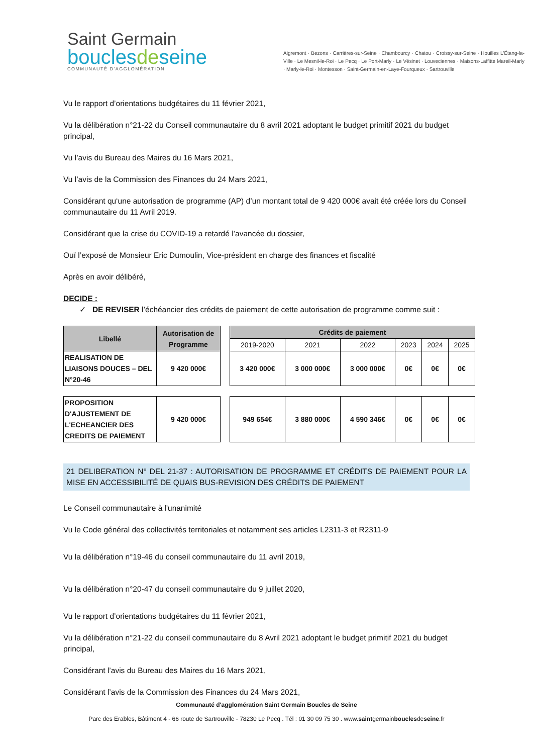Saint Germain
bouclesdeseine
COMMUNAUTÉ D'AGGLOMÉRATION
Aigremont · Bezons · Carrières-sur-Seine · Chambourcy · Chatou · Croissy-sur-Seine · Houilles L'Étang-la-Ville · Le Mesnil-le-Roi · Le Pecq · Le Port-Marly · Le Vésinet · Louveciennes · Maisons-Laffitte Mareil-Marly · Marly-le-Roi · Montesson · Saint-Germain-en-Laye-Fourqueux · Sartrouville
Vu le rapport d’orientations budgétaires du 11 février 2021,
Vu la délibération n°21-22 du Conseil communautaire du 8 avril 2021 adoptant le budget primitif 2021 du budget principal,
Vu l’avis du Bureau des Maires du 16 Mars 2021,
Vu l’avis de la Commission des Finances du 24 Mars 2021,
Considérant qu‘une autorisation de programme (AP) d’un montant total de 9 420 000€ avait été créée lors du Conseil communautaire du 11 Avril 2019.
Considérant que la crise du COVID-19 a retardé l’avancée du dossier,
Ouï l’exposé de Monsieur Eric Dumoulin, Vice-président en charge des finances et fiscalité
Après en avoir délibéré,
DECIDE :
✓ DE REVISER l’échéancier des crédits de paiement de cette autorisation de programme comme suit :
| Libellé | Autorisation de Programme | | Crédits de paiement | | | | | |
| | | | 2019-2020 | 2021 | 2022 | 2023 | 2024 | 2025 |
| REALISATION DE LIAISONS DOUCES – DEL N°20-46 | 9 420 000€ | | 3 420 000€ | 3 000 000€ | 3 000 000€ | 0€ | 0€ | 0€ |
| PROPOSITION D'AJUSTEMENT DE L'ECHEANCIER DES CREDITS DE PAIEMENT | 9 420 000€ | | 949 654€ | 3 880 000€ | 4 590 346€ | 0€ | 0€ | 0€ |
21 DELIBERATION N° DEL 21-37 : AUTORISATION DE PROGRAMME ET CRÉDITS DE PAIEMENT POUR LA MISE EN ACCESSIBILITÉ DE QUAIS BUS-REVISION DES CRÉDITS DE PAIEMENT
Le Conseil communautaire à l'unanimité
Vu le Code général des collectivités territoriales et notamment ses articles L2311-3 et R2311-9
Vu la délibération n°19-46 du conseil communautaire du 11 avril 2019,
Vu la délibération n°20-47 du conseil communautaire du 9 juillet 2020,
Vu le rapport d’orientations budgétaires du 11 février 2021,
Vu la délibération n°21-22 du conseil communautaire du 8 Avril 2021 adoptant le budget primitif 2021 du budget principal,
Considérant l’avis du Bureau des Maires du 16 Mars 2021,
Considérant l’avis de la Commission des Finances du 24 Mars 2021,
Communauté d'agglomération Saint Germain Boucles de Seine
Parc des Erables, Bâtiment 4 - 66 route de Sartrouville - 78230 Le Pecq . Tél : 01 30 09 75 30 . www.saintgermainbouclesdeseine.fr